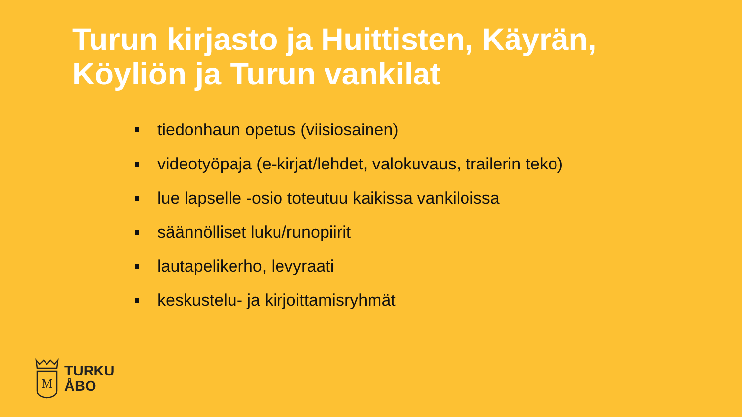Turun kirjasto ja Huittisten, Käyrän,
Köyliön ja Turun vankilat
tiedonhaun opetus (viisiosainen)
videotyöpaja (e-kirjat/lehdet, valokuvaus, trailerin teko)
lue lapselle -osio toteutuu kaikissa vankiloissa
säännölliset luku/runopiirit
lautapelikerho, levyraati
keskustelu- ja kirjoittamisryhmät
M
TURKU
ÅBO